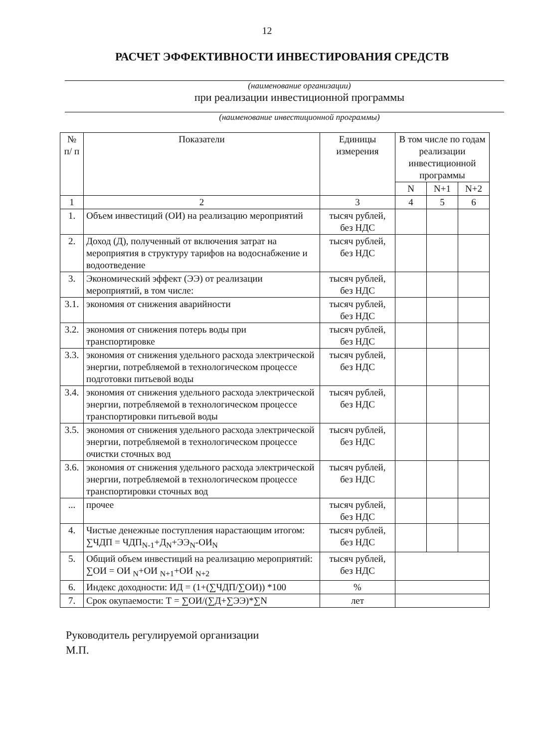12
РАСЧЕТ ЭФФЕКТИВНОСТИ ИНВЕСТИРОВАНИЯ СРЕДСТВ
(наименование организации)
при реализации инвестиционной программы
(наименование инвестиционной программы)
| № п/ п | Показатели | Единицы измерения | В том числе по годам реализации инвестиционной программы | | |
| --- | --- | --- | --- | --- | --- |
| | | | N | N+1 | N+2 |
| 1 | 2 | 3 | 4 | 5 | 6 |
| 1. | Объем инвестиций (ОИ) на реализацию мероприятий | тысяч рублей, без НДС | | | |
| 2. | Доход (Д), полученный от включения затрат на мероприятия в структуру тарифов на водоснабжение и водоотведение | тысяч рублей, без НДС | | | |
| 3. | Экономический эффект (ЭЭ) от реализации мероприятий, в том числе: | тысяч рублей, без НДС | | | |
| 3.1. | экономия от снижения аварийности | тысяч рублей, без НДС | | | |
| 3.2. | экономия от снижения потерь воды при транспортировке | тысяч рублей, без НДС | | | |
| 3.3. | экономия от снижения удельного расхода электрической энергии, потребляемой в технологическом процессе подготовки питьевой воды | тысяч рублей, без НДС | | | |
| 3.4. | экономия от снижения удельного расхода электрической энергии, потребляемой в технологическом процессе транспортировки питьевой воды | тысяч рублей, без НДС | | | |
| 3.5. | экономия от снижения удельного расхода электрической энергии, потребляемой в технологическом процессе очистки сточных вод | тысяч рублей, без НДС | | | |
| 3.6. | экономия от снижения удельного расхода электрической энергии, потребляемой в технологическом процессе транспортировки сточных вод | тысяч рублей, без НДС | | | |
| ... | прочее | тысяч рублей, без НДС | | | |
| 4. | Чистые денежные поступления нарастающим итогом: ∑ЧДП = ЧДП<sub>N-1</sub>+Д<sub>N</sub>+ЭЭ<sub>N</sub>-ОИ<sub>N</sub> | тысяч рублей, без НДС | | | |
| 5. | Общий объем инвестиций на реализацию мероприятий: ∑ОИ = ОИ <sub>N</sub>+ОИ <sub>N+1</sub>+ОИ <sub>N+2</sub> | тысяч рублей, без НДС | | | |
| 6. | Индекс доходности: ИД = (1+(∑ЧДП/∑ОИ)) *100 | % | | | |
| 7. | Срок окупаемости: Т = ∑ОИ/(∑Д+∑ЭЭ)*∑N | лет | | | |
Руководитель регулируемой организации
М.П.